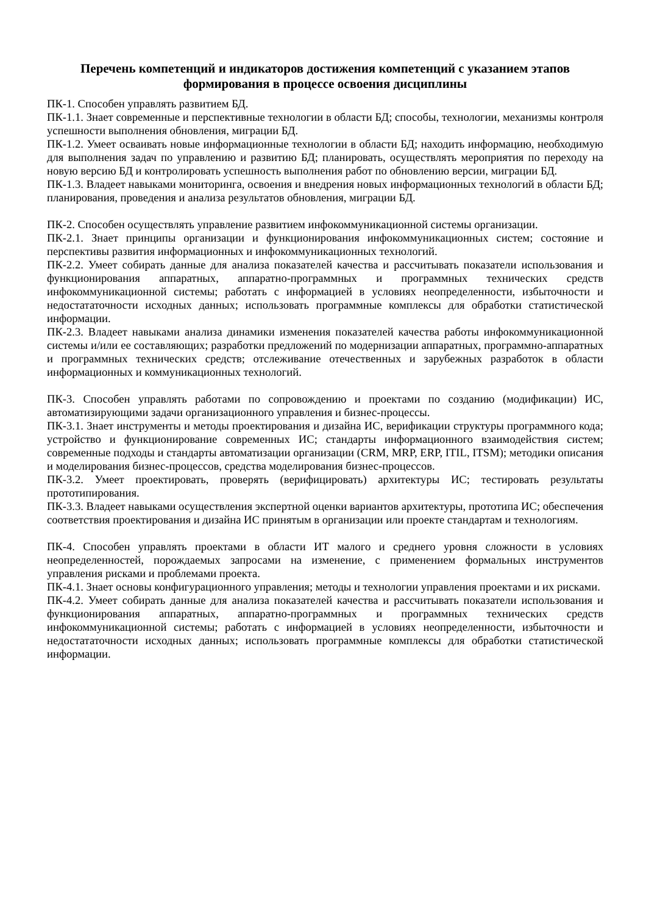Перечень компетенций и индикаторов достижения компетенций с указанием этапов формирования в процессе освоения дисциплины
ПК-1. Способен управлять развитием БД.
ПК-1.1. Знает современные и перспективные технологии в области БД; способы, технологии, механизмы контроля успешности выполнения обновления, миграции БД.
ПК-1.2. Умеет осваивать новые информационные технологии в области БД; находить информацию, необходимую для выполнения задач по управлению и развитию БД; планировать, осуществлять мероприятия по переходу на новую версию БД и контролировать успешность выполнения работ по обновлению версии, миграции БД.
ПК-1.3. Владеет навыками мониторинга, освоения и внедрения новых информационных технологий в области БД; планирования, проведения и анализа результатов обновления, миграции БД.
ПК-2. Способен осуществлять управление развитием инфокоммуникационной системы организации.
ПК-2.1. Знает принципы организации и функционирования инфокоммуникационных систем; состояние и перспективы развития информационных и инфокоммуникационных технологий.
ПК-2.2. Умеет собирать данные для анализа показателей качества и рассчитывать показатели использования и функционирования аппаратных, аппаратно-программных и программных технических средств инфокоммуникационной системы; работать с информацией в условиях неопределенности, избыточности и недостататочности исходных данных; использовать программные комплексы для обработки статистической информации.
ПК-2.3. Владеет навыками анализа динамики изменения показателей качества работы инфокоммуникационной системы и/или ее составляющих; разработки предложений по модернизации аппаратных, программно-аппаратных и программных технических средств; отслеживание отечественных и зарубежных разработок в области информационных и коммуникационных технологий.
ПК-3. Способен управлять работами по сопровождению и проектами по созданию (модификации) ИС, автоматизирующими задачи организационного управления и бизнес-процессы.
ПК-3.1. Знает инструменты и методы проектирования и дизайна ИС, верификации структуры программного кода; устройство и функционирование современных ИС; стандарты информационного взаимодействия систем; современные подходы и стандарты автоматизации организации (CRM, MRP, ERP, ITIL, ITSM); методики описания и моделирования бизнес-процессов, средства моделирования бизнес-процессов.
ПК-3.2. Умеет проектировать, проверять (верифицировать) архитектуры ИС; тестировать результаты прототипирования.
ПК-3.3. Владеет навыками осуществления экспертной оценки вариантов архитектуры, прототипа ИС; обеспечения соответствия проектирования и дизайна ИС принятым в организации или проекте стандартам и технологиям.
ПК-4. Способен управлять проектами в области ИТ малого и среднего уровня сложности в условиях неопределенностей, порождаемых запросами на изменение, с применением формальных инструментов управления рисками и проблемами проекта.
ПК-4.1. Знает основы конфигурационного управления; методы и технологии управления проектами и их рисками.
ПК-4.2. Умеет собирать данные для анализа показателей качества и рассчитывать показатели использования и функционирования аппаратных, аппаратно-программных и программных технических средств инфокоммуникационной системы; работать с информацией в условиях неопределенности, избыточности и недостататочности исходных данных; использовать программные комплексы для обработки статистической информации.